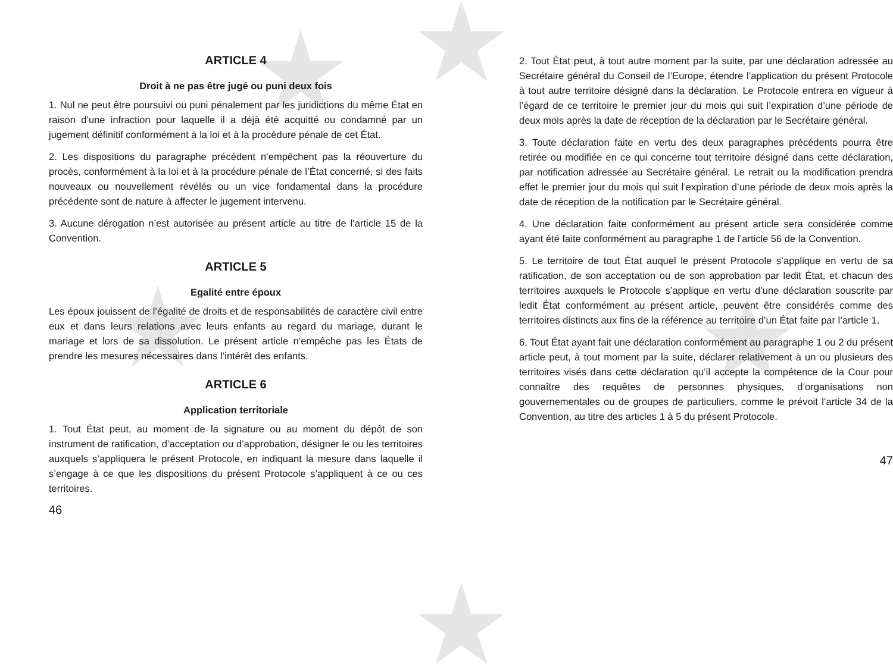ARTICLE 4
Droit à ne pas être jugé ou puni deux fois
1. Nul ne peut être poursuivi ou puni pénalement par les juridictions du même État en raison d’une infraction pour laquelle il a déjà été acquitté ou condamné par un jugement définitif conformément à la loi et à la procédure pénale de cet État.
2. Les dispositions du paragraphe précédent n’empêchent pas la réouverture du procès, conformément à la loi et à la procédure pénale de l’État concerné, si des faits nouveaux ou nouvellement révélés ou un vice fondamental dans la procédure précédente sont de nature à affecter le jugement intervenu.
3. Aucune dérogation n’est autorisée au présent article au titre de l’article 15 de la Convention.
ARTICLE 5
Egalité entre époux
Les époux jouissent de l’égalité de droits et de responsabilités de caractère civil entre eux et dans leurs relations avec leurs enfants au regard du mariage, durant le mariage et lors de sa dissolution. Le présent article n’empêche pas les États de prendre les mesures nécessaires dans l’intérêt des enfants.
ARTICLE 6
Application territoriale
1. Tout État peut, au moment de la signature ou au moment du dépôt de son instrument de ratification, d’acceptation ou d’approbation, désigner le ou les territoires auxquels s’appliquera le présent Protocole, en indiquant la mesure dans laquelle il s’engage à ce que les dispositions du présent Protocole s’appliquent à ce ou ces territoires.
46
2. Tout État peut, à tout autre moment par la suite, par une déclaration adressée au Secrétaire général du Conseil de l’Europe, étendre l’application du présent Protocole à tout autre territoire désigné dans la déclaration. Le Protocole entrera en vigueur à l’égard de ce territoire le premier jour du mois qui suit l’expiration d’une période de deux mois après la date de réception de la déclaration par le Secrétaire général.
3. Toute déclaration faite en vertu des deux paragraphes précédents pourra être retirée ou modifiée en ce qui concerne tout territoire désigné dans cette déclaration, par notification adressée au Secrétaire général. Le retrait ou la modification prendra effet le premier jour du mois qui suit l’expiration d’une période de deux mois après la date de réception de la notification par le Secrétaire général.
4. Une déclaration faite conformément au présent article sera considérée comme ayant été faite conformément au paragraphe 1 de l’article 56 de la Convention.
5. Le territoire de tout État auquel le présent Protocole s’applique en vertu de sa ratification, de son acceptation ou de son approbation par ledit État, et chacun des territoires auxquels le Protocole s’applique en vertu d’une déclaration souscrite par ledit État conformément au présent article, peuvent être considérés comme des territoires distincts aux fins de la référence au territoire d’un État faite par l’article 1.
6. Tout État ayant fait une déclaration conformément au paragraphe 1 ou 2 du présent article peut, à tout moment par la suite, déclarer relativement à un ou plusieurs des territoires visés dans cette déclaration qu’il accepte la compétence de la Cour pour connaître des requêtes de personnes physiques, d’organisations non gouvernementales ou de groupes de particuliers, comme le prévoit l’article 34 de la Convention, au titre des articles 1 à 5 du présent Protocole.
47